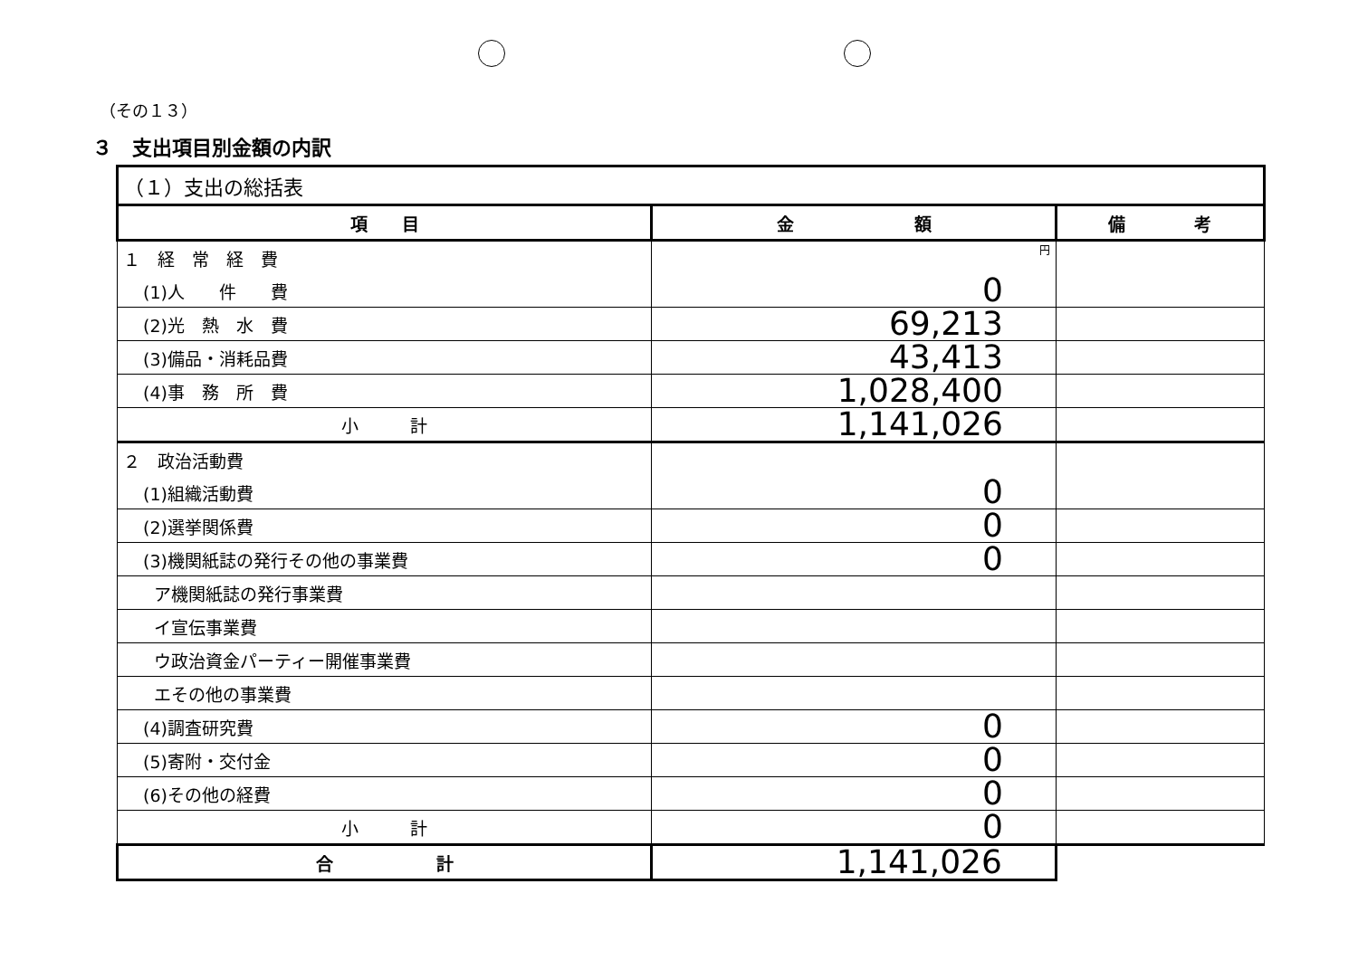（その１３）
３　支出項目別金額の内訳
| （１）支出の総括表 | | |
| 項 目 | 金 額 | 備 考 |
| １ 経 常 経 費 | 円 | |
| (1)人 件 費 | 0 | |
| (2)光 熱 水 費 | 69,213 | |
| (3)備品・消耗品費 | 43,413 | |
| (4)事 務 所 費 | 1,028,400 | |
| 小 計 | 1,141,026 | |
| ２ 政治活動費 | | |
| (1)組織活動費 | 0 | |
| (2)選挙関係費 | 0 | |
| (3)機関紙誌の発行その他の事業費 | 0 | |
| ア機関紙誌の発行事業費 | | |
| イ宣伝事業費 | | |
| ウ政治資金パーティー開催事業費 | | |
| エその他の事業費 | | |
| (4)調査研究費 | 0 | |
| (5)寄附・交付金 | 0 | |
| (6)その他の経費 | 0 | |
| 小 計 | 0 | |
| 合 計 | 1,141,026 | |